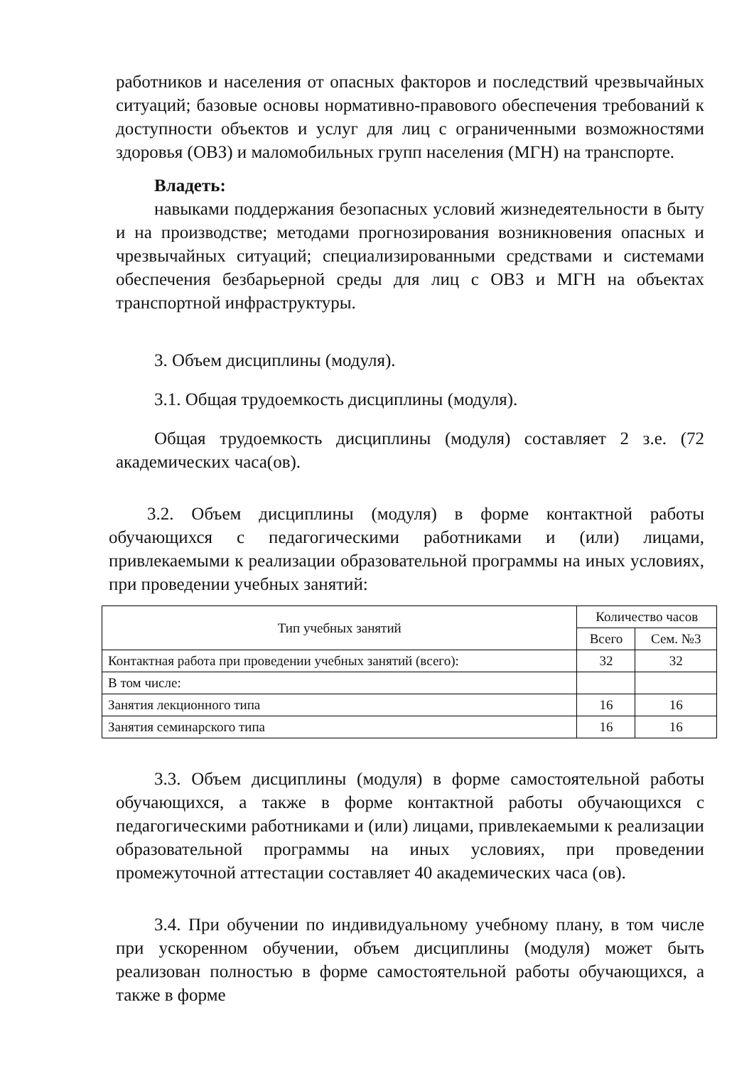работников и населения от опасных факторов и последствий чрезвычайных ситуаций; базовые основы нормативно-правового обеспечения требований к доступности объектов и услуг для лиц с ограниченными возможностями здоровья (ОВЗ) и маломобильных групп населения (МГН) на транспорте.
Владеть:
навыками поддержания безопасных условий жизнедеятельности в быту и на производстве; методами прогнозирования возникновения опасных и чрезвычайных ситуаций; специализированными средствами и системами обеспечения безбарьерной среды для лиц с ОВЗ и МГН на объектах транспортной инфраструктуры.
3. Объем дисциплины (модуля).
3.1. Общая трудоемкость дисциплины (модуля).
Общая трудоемкость дисциплины (модуля) составляет 2 з.е. (72 академических часа(ов).
3.2. Объем дисциплины (модуля) в форме контактной работы обучающихся с педагогическими работниками и (или) лицами, привлекаемыми к реализации образовательной программы на иных условиях, при проведении учебных занятий:
| Тип учебных занятий | Количество часов | |
| --- | --- | --- |
| | Всего | Сем. №3 |
| Контактная работа при проведении учебных занятий (всего): | 32 | 32 |
| В том числе: | | |
| Занятия лекционного типа | 16 | 16 |
| Занятия семинарского типа | 16 | 16 |
3.3. Объем дисциплины (модуля) в форме самостоятельной работы обучающихся, а также в форме контактной работы обучающихся с педагогическими работниками и (или) лицами, привлекаемыми к реализации образовательной программы на иных условиях, при проведении промежуточной аттестации составляет 40 академических часа (ов).
3.4. При обучении по индивидуальному учебному плану, в том числе при ускоренном обучении, объем дисциплины (модуля) может быть реализован полностью в форме самостоятельной работы обучающихся, а также в форме